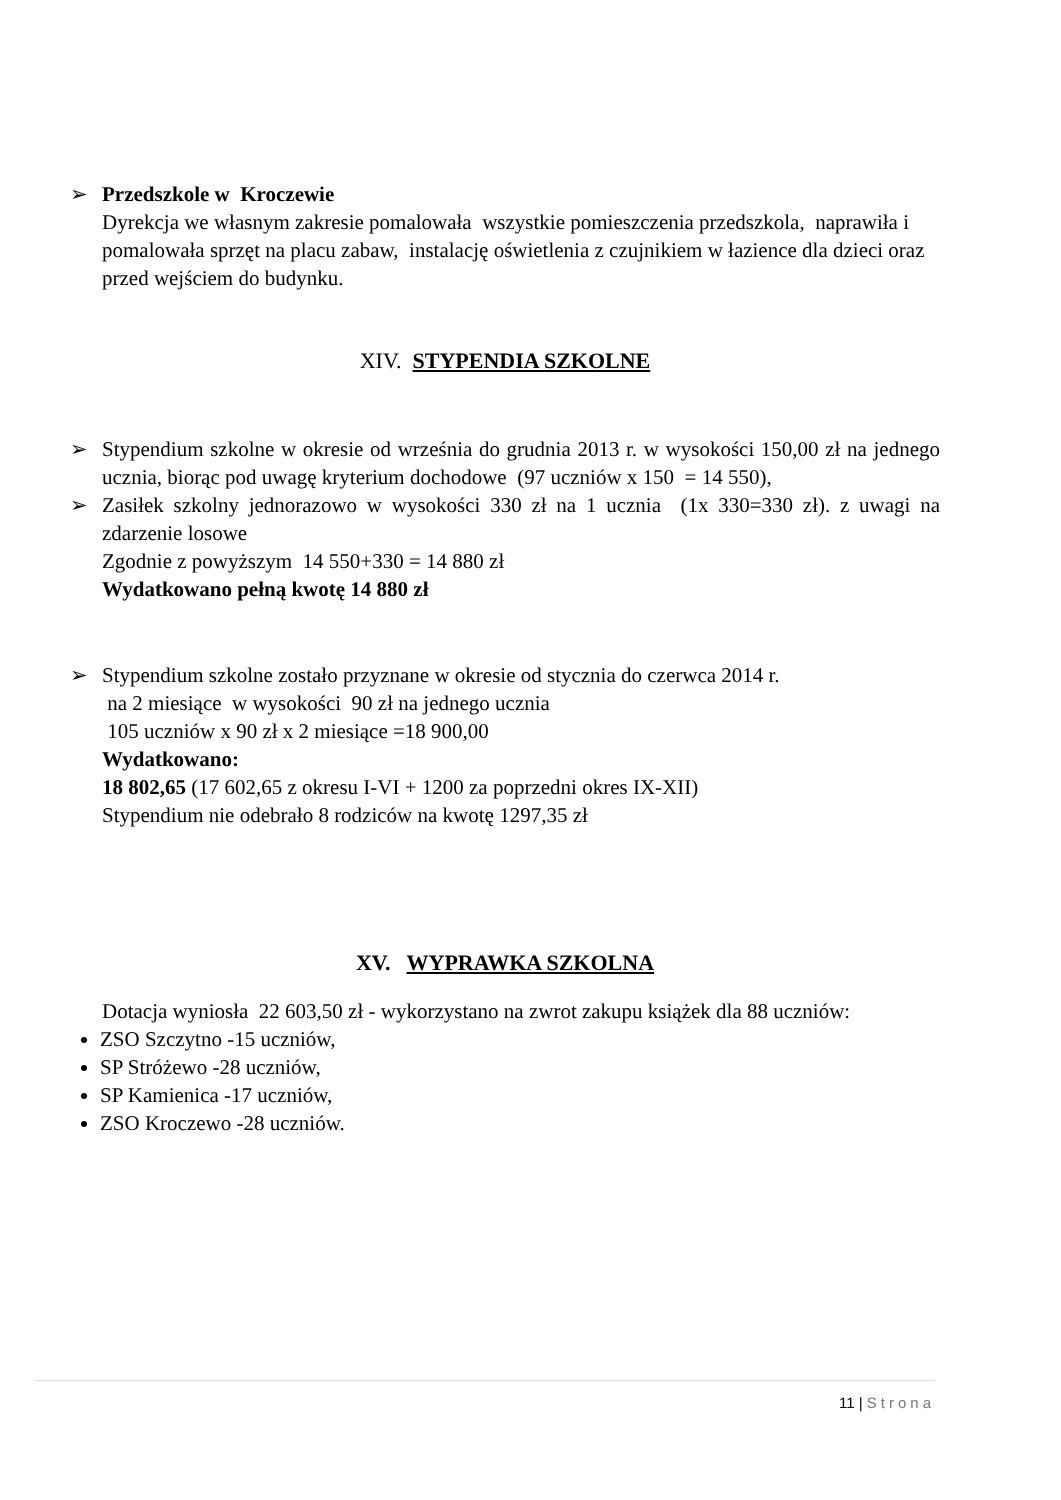➢ Przedszkole w Kroczewie
Dyrekcja we własnym zakresie pomalowała wszystkie pomieszczenia przedszkola, naprawiła i pomalowała sprzęt na placu zabaw, instalację oświetlenia z czujnikiem w łazience dla dzieci oraz przed wejściem do budynku.
XIV. STYPENDIA SZKOLNE
➢ Stypendium szkolne w okresie od września do grudnia 2013 r. w wysokości 150,00 zł na jednego ucznia, biorąc pod uwagę kryterium dochodowe (97 uczniów x 150 = 14 550),
➢ Zasiłek szkolny jednorazowo w wysokości 330 zł na 1 ucznia (1x 330=330 zł). z uwagi na zdarzenie losowe
Zgodnie z powyższym 14 550+330 = 14 880 zł
Wydatkowano pełną kwotę 14 880 zł
➢ Stypendium szkolne zostało przyznane w okresie od stycznia do czerwca 2014 r.
na 2 miesiące w wysokości 90 zł na jednego ucznia
105 uczniów x 90 zł x 2 miesiące =18 900,00
Wydatkowano:
18 802,65 (17 602,65 z okresu I-VI + 1200 za poprzedni okres IX-XII)
Stypendium nie odebrało 8 rodziców na kwotę 1297,35 zł
XV. WYPRAWKA SZKOLNA
Dotacja wyniosła 22 603,50 zł - wykorzystano na zwrot zakupu książek dla 88 uczniów:
ZSO Szczytno -15 uczniów,
SP Stróżewo -28 uczniów,
SP Kamienica -17 uczniów,
ZSO Kroczewo -28 uczniów.
11 | Strona